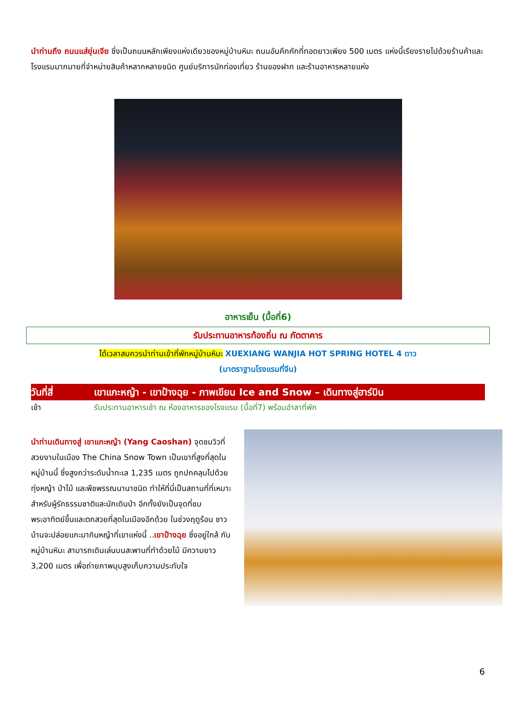นำท่านถึง ถนนแส่ยุ่นเจีย ซึ่งเป็นถนนหลักเพียงแห่งเดียวของหมู่บ้านหิมะ ถนนอันคึกคักที่ทอดยาวเพียง 500 เมตร แห่งนี้เรียงรายไปด้วยร้านค้าและโรงแรมมากมายที่จำหน่ายสินค้าหลากหลายชนิด ศูนย์บริการนักท่องเที่ยว ร้านของฝาก และร้านอาหารหลายแห่ง
อาหารเย็น (มื้อที่6)
รับประทานอาหารท้องถิ่น ณ ภัตตาคาร
ได้เวลาสมควรนำท่านเข้าที่พักหมู่บ้านหิมะ XUEXIANG WANJIA HOT SPRING HOTEL 4 ดาว
(มาตราฐานโรงแรมที่จีน)
วันที่สี่ เขาแกะหญ้า - เขาป้างฉุย - ภาพเขียน Ice and Snow – เดินทางสู่ฮาร์บิน
เช้า รับประทานอาหารเช้า ณ ห้องอาหารของโรงแรม (มื้อที่7) พร้อมอำลาที่พัก
นำท่านเดินทางสู่ เขาแกะหญ้า (Yang Caoshan) จุดชมวิวที่สวยงามในเมือง The China Snow Town เป็นเขาที่สูงที่สุดในหมู่บ้านนี้ ซึ่งสูงกว่าระดับน้ำทะเล 1,235 เมตร ถูกปกคลุมไปด้วยทุ่งหญ้า ป่าไม้ และพืชพรรณนานาชนิด ทำให้ที่นี่เป็นสถานที่ที่เหมาะสำหรับผู้รักธรรมชาติและนักเดินป่า อีกทั้งยังเป็นจุดที่ชมพระอาทิตย์ขึ้นและตกสวยที่สุดในเมืองอีกด้วย ในช่วงฤดูร้อน ชาวบ้านจะปล่อยแกะมากินหญ้าที่เขาแห่งนี้ ..เขาป้างฉุย ซึ่งอยู่ใกล้ กับหมู่บ้านหิมะ สามารถเดินเล่นบนสะพานที่ทำด้วยไม้ มีความยาว 3,200 เมตร เพื่อถ่ายภาพมุมสูงเก็บความประทับใจ
6